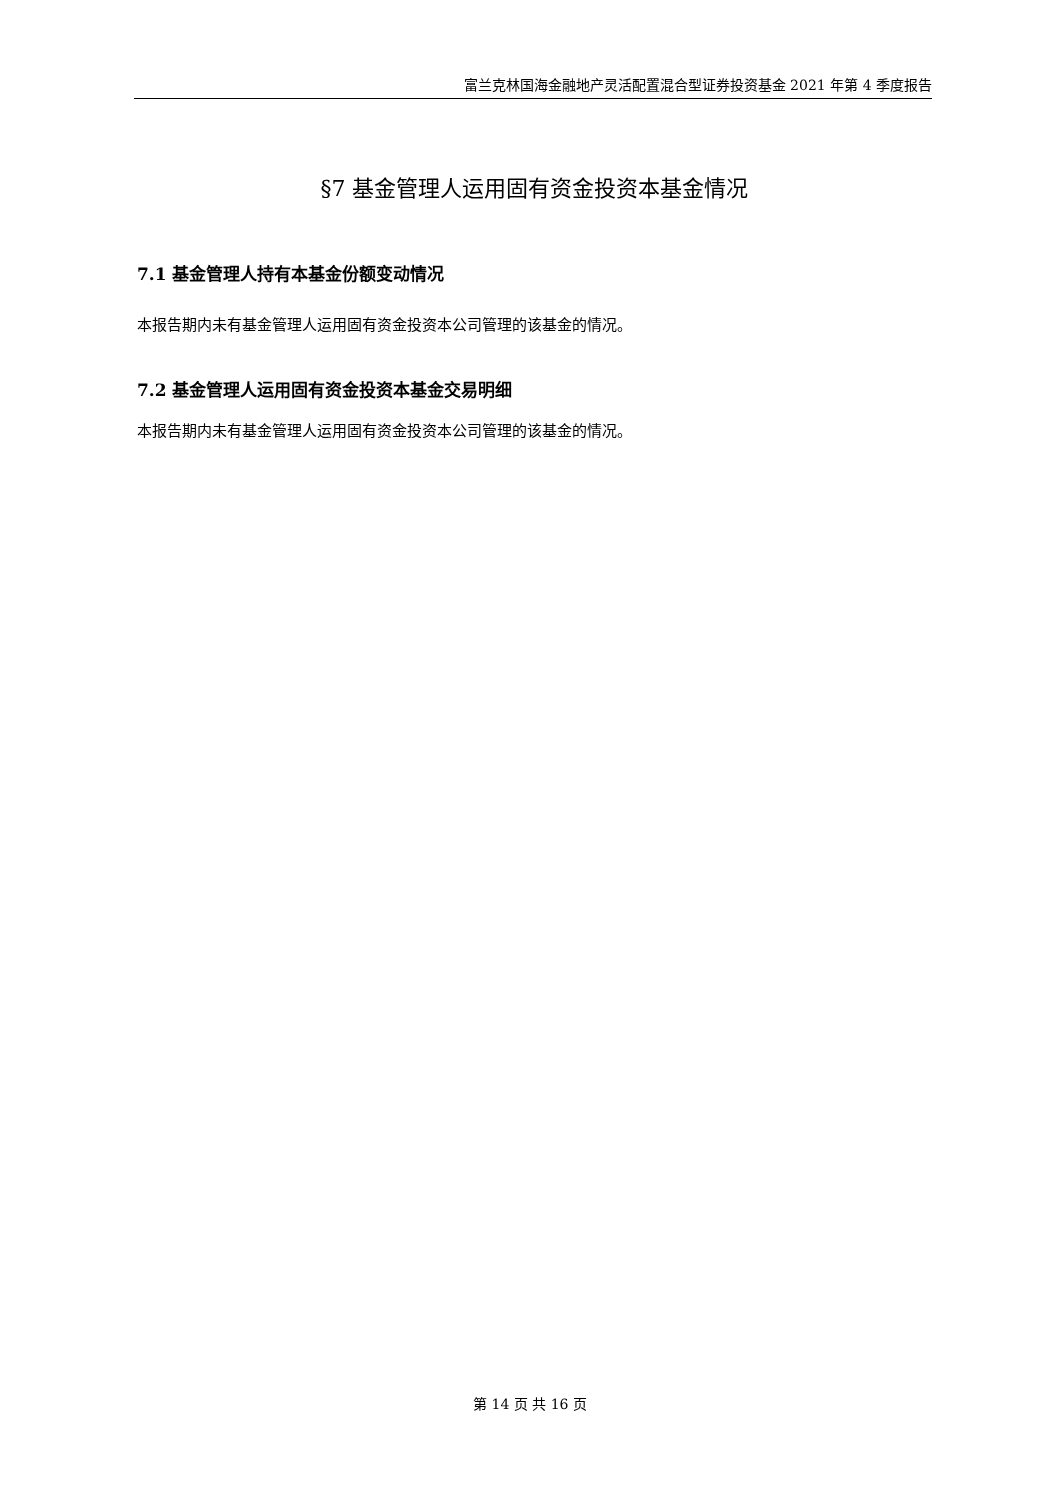富兰克林国海金融地产灵活配置混合型证券投资基金 2021 年第 4 季度报告
§7 基金管理人运用固有资金投资本基金情况
7.1 基金管理人持有本基金份额变动情况
本报告期内未有基金管理人运用固有资金投资本公司管理的该基金的情况。
7.2 基金管理人运用固有资金投资本基金交易明细
本报告期内未有基金管理人运用固有资金投资本公司管理的该基金的情况。
第 14 页 共 16 页